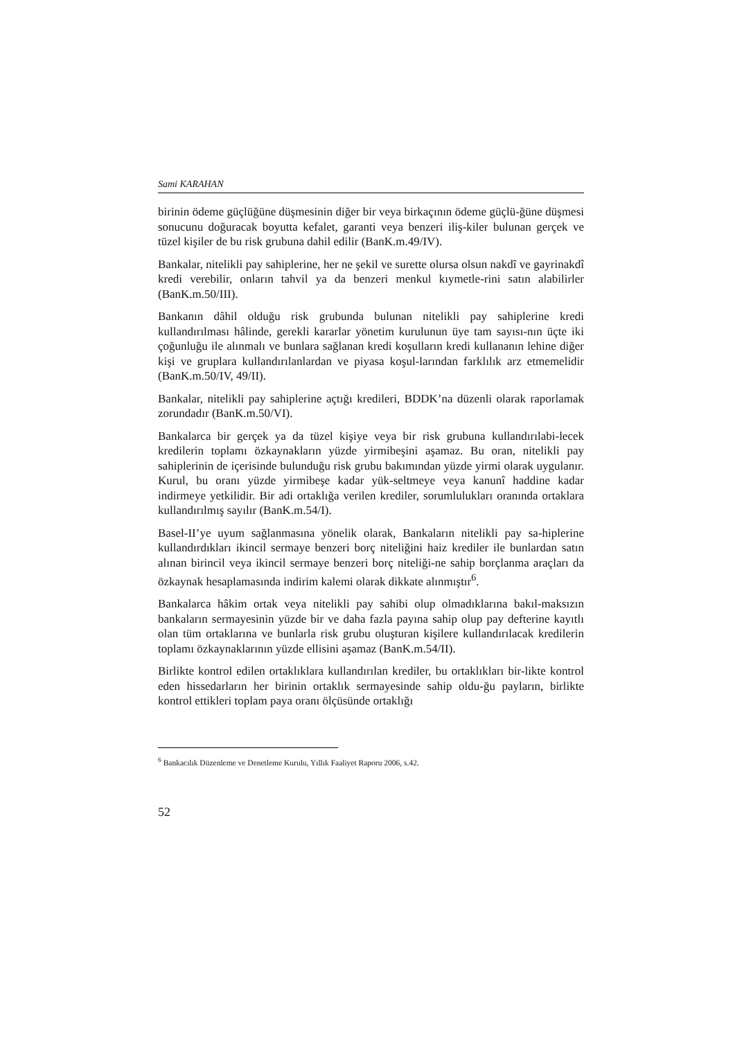Sami KARAHAN
birinin ödeme güçlüğüne düşmesinin diğer bir veya birkaçının ödeme güçlü-ğüne düşmesi sonucunu doğuracak boyutta kefalet, garanti veya benzeri iliş-kiler bulunan gerçek ve tüzel kişiler de bu risk grubuna dahil edilir (BanK.m.49/IV).
Bankalar, nitelikli pay sahiplerine, her ne şekil ve surette olursa olsun nakdî ve gayrinakdî kredi verebilir, onların tahvil ya da benzeri menkul kıymetle-rini satın alabilirler (BanK.m.50/III).
Bankanın dâhil olduğu risk grubunda bulunan nitelikli pay sahiplerine kredi kullandırılması hâlinde, gerekli kararlar yönetim kurulunun üye tam sayısı-nın üçte iki çoğunluğu ile alınmalı ve bunlara sağlanan kredi koşulların kredi kullananın lehine diğer kişi ve gruplara kullandırılanlardan ve piyasa koşul-larından farklılık arz etmemelidir (BanK.m.50/IV, 49/II).
Bankalar, nitelikli pay sahiplerine açtığı kredileri, BDDK’na düzenli olarak raporlamak zorundadır (BanK.m.50/VI).
Bankalarca bir gerçek ya da tüzel kişiye veya bir risk grubuna kullandırılabi-lecek kredilerin toplamı özkaynakların yüzde yirmibeşini aşamaz. Bu oran, nitelikli pay sahiplerinin de içerisinde bulunduğu risk grubu bakımından yüzde yirmi olarak uygulanır. Kurul, bu oranı yüzde yirmibeşe kadar yük-seltmeye veya kanunî haddine kadar indirmeye yetkilidir. Bir adi ortaklığa verilen krediler, sorumlulukları oranında ortaklara kullandırılmış sayılır (BanK.m.54/I).
Basel-II’ye uyum sağlanmasına yönelik olarak, Bankaların nitelikli pay sa-hiplerine kullandırdıkları ikincil sermaye benzeri borç niteliğini haiz krediler ile bunlardan satın alınan birincil veya ikincil sermaye benzeri borç niteliği-ne sahip borçlanma araçları da özkaynak hesaplamasında indirim kalemi olarak dikkate alınmıştır<sup>6</sup>.
Bankalarca hâkim ortak veya nitelikli pay sahibi olup olmadıklarına bakıl-maksızın bankaların sermayesinin yüzde bir ve daha fazla payına sahip olup pay defterine kayıtlı olan tüm ortaklarına ve bunlarla risk grubu oluşturan kişilere kullandırılacak kredilerin toplamı özkaynaklarının yüzde ellisini aşamaz (BanK.m.54/II).
Birlikte kontrol edilen ortaklıklara kullandırılan krediler, bu ortaklıkları bir-likte kontrol eden hissedarların her birinin ortaklık sermayesinde sahip oldu-ğu payların, birlikte kontrol ettikleri toplam paya oranı ölçüsünde ortaklığı
<sup>6</sup> Bankacılık Düzenleme ve Denetleme Kurulu, Yıllık Faaliyet Raporu 2006, s.42.
52